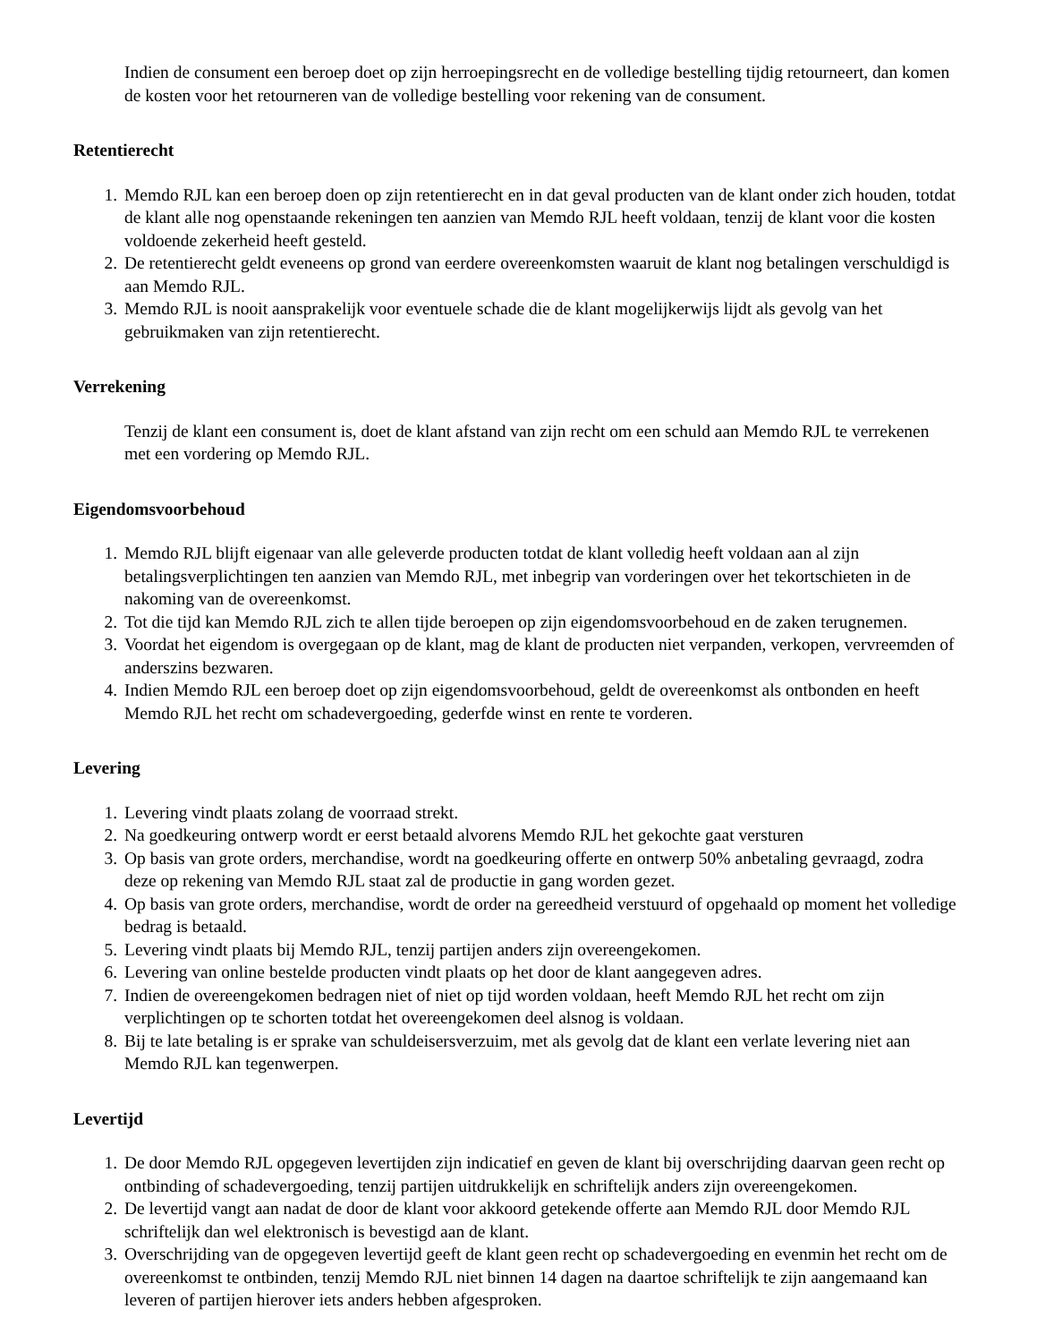Indien de consument een beroep doet op zijn herroepingsrecht en de volledige bestelling tijdig retourneert, dan komen de kosten voor het retourneren van de volledige bestelling voor rekening van de consument.
Retentierecht
1. Memdo RJL kan een beroep doen op zijn retentierecht en in dat geval producten van de klant onder zich houden, totdat de klant alle nog openstaande rekeningen ten aanzien van Memdo RJL heeft voldaan, tenzij de klant voor die kosten voldoende zekerheid heeft gesteld.
2. De retentierecht geldt eveneens op grond van eerdere overeenkomsten waaruit de klant nog betalingen verschuldigd is aan Memdo RJL.
3. Memdo RJL is nooit aansprakelijk voor eventuele schade die de klant mogelijkerwijs lijdt als gevolg van het gebruikmaken van zijn retentierecht.
Verrekening
Tenzij de klant een consument is, doet de klant afstand van zijn recht om een schuld aan Memdo RJL te verrekenen met een vordering op Memdo RJL.
Eigendomsvoorbehoud
1. Memdo RJL blijft eigenaar van alle geleverde producten totdat de klant volledig heeft voldaan aan al zijn betalingsverplichtingen ten aanzien van Memdo RJL, met inbegrip van vorderingen over het tekortschieten in de nakoming van de overeenkomst.
2. Tot die tijd kan Memdo RJL zich te allen tijde beroepen op zijn eigendomsvoorbehoud en de zaken terugnemen.
3. Voordat het eigendom is overgegaan op de klant, mag de klant de producten niet verpanden, verkopen, vervreemden of anderszins bezwaren.
4. Indien Memdo RJL een beroep doet op zijn eigendomsvoorbehoud, geldt de overeenkomst als ontbonden en heeft Memdo RJL het recht om schadevergoeding, gederfde winst en rente te vorderen.
Levering
1. Levering vindt plaats zolang de voorraad strekt.
2. Na goedkeuring ontwerp wordt er eerst betaald alvorens Memdo RJL het gekochte gaat versturen
3. Op basis van grote orders, merchandise, wordt na goedkeuring offerte en ontwerp 50% anbetaling gevraagd, zodra deze op rekening van Memdo RJL staat zal de productie in gang worden gezet.
4. Op basis van grote orders, merchandise, wordt de order na gereedheid verstuurd of opgehaald op moment het volledige bedrag is betaald.
5. Levering vindt plaats bij Memdo RJL, tenzij partijen anders zijn overeengekomen.
6. Levering van online bestelde producten vindt plaats op het door de klant aangegeven adres.
7. Indien de overeengekomen bedragen niet of niet op tijd worden voldaan, heeft Memdo RJL het recht om zijn verplichtingen op te schorten totdat het overeengekomen deel alsnog is voldaan.
8. Bij te late betaling is er sprake van schuldeisersverzuim, met als gevolg dat de klant een verlate levering niet aan Memdo RJL kan tegenwerpen.
Levertijd
1. De door Memdo RJL opgegeven levertijden zijn indicatief en geven de klant bij overschrijding daarvan geen recht op ontbinding of schadevergoeding, tenzij partijen uitdrukkelijk en schriftelijk anders zijn overeengekomen.
2. De levertijd vangt aan nadat de door de klant voor akkoord getekende offerte aan Memdo RJL door Memdo RJL schriftelijk dan wel elektronisch is bevestigd aan de klant.
3. Overschrijding van de opgegeven levertijd geeft de klant geen recht op schadevergoeding en evenmin het recht om de overeenkomst te ontbinden, tenzij Memdo RJL niet binnen 14 dagen na daartoe schriftelijk te zijn aangemaand kan leveren of partijen hierover iets anders hebben afgesproken.